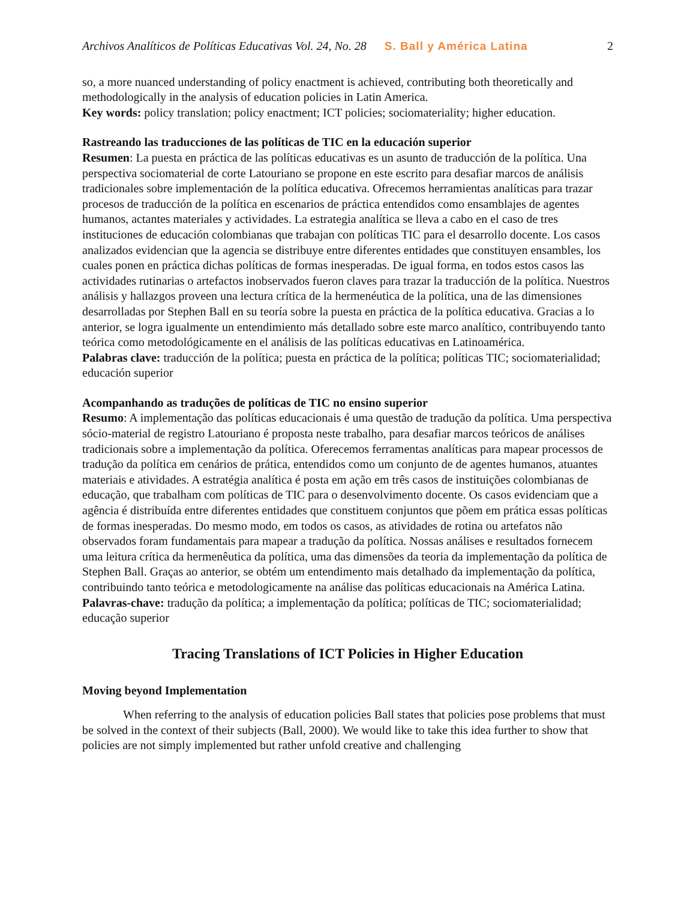Archivos Analíticos de Políticas Educativas Vol. 24, No. 28 S. Ball y América Latina 2
so, a more nuanced understanding of policy enactment is achieved, contributing both theoretically and methodologically in the analysis of education policies in Latin America.
Key words: policy translation; policy enactment; ICT policies; sociomateriality; higher education.
Rastreando las traducciones de las políticas de TIC en la educación superior
Resumen: La puesta en práctica de las políticas educativas es un asunto de traducción de la política. Una perspectiva sociomaterial de corte Latouriano se propone en este escrito para desafiar marcos de análisis tradicionales sobre implementación de la política educativa. Ofrecemos herramientas analíticas para trazar procesos de traducción de la política en escenarios de práctica entendidos como ensamblajes de agentes humanos, actantes materiales y actividades. La estrategia analítica se lleva a cabo en el caso de tres instituciones de educación colombianas que trabajan con políticas TIC para el desarrollo docente. Los casos analizados evidencian que la agencia se distribuye entre diferentes entidades que constituyen ensambles, los cuales ponen en práctica dichas políticas de formas inesperadas. De igual forma, en todos estos casos las actividades rutinarias o artefactos inobservados fueron claves para trazar la traducción de la política. Nuestros análisis y hallazgos proveen una lectura crítica de la hermenéutica de la política, una de las dimensiones desarrolladas por Stephen Ball en su teoría sobre la puesta en práctica de la política educativa. Gracias a lo anterior, se logra igualmente un entendimiento más detallado sobre este marco analítico, contribuyendo tanto teórica como metodológicamente en el análisis de las políticas educativas en Latinoamérica.
Palabras clave: traducción de la política; puesta en práctica de la política; políticas TIC; sociomaterialidad; educación superior
Acompanhando as traduções de políticas de TIC no ensino superior
Resumo: A implementação das políticas educacionais é uma questão de tradução da política. Uma perspectiva sócio-material de registro Latouriano é proposta neste trabalho, para desafiar marcos teóricos de análises tradicionais sobre a implementação da política. Oferecemos ferramentas analíticas para mapear processos de tradução da política em cenários de prática, entendidos como um conjunto de de agentes humanos, atuantes materiais e atividades. A estratégia analítica é posta em ação em três casos de instituições colombianas de educação, que trabalham com políticas de TIC para o desenvolvimento docente. Os casos evidenciam que a agência é distribuída entre diferentes entidades que constituem conjuntos que põem em prática essas políticas de formas inesperadas. Do mesmo modo, em todos os casos, as atividades de rotina ou artefatos não observados foram fundamentais para mapear a tradução da política. Nossas análises e resultados fornecem uma leitura crítica da hermenêutica da política, uma das dimensões da teoria da implementação da política de Stephen Ball. Graças ao anterior, se obtém um entendimento mais detalhado da implementação da política, contribuindo tanto teórica e metodologicamente na análise das políticas educacionais na América Latina.
Palavras-chave: tradução da política; a implementação da política; políticas de TIC; sociomaterialidad; educação superior
Tracing Translations of ICT Policies in Higher Education
Moving beyond Implementation
When referring to the analysis of education policies Ball states that policies pose problems that must be solved in the context of their subjects (Ball, 2000). We would like to take this idea further to show that policies are not simply implemented but rather unfold creative and challenging